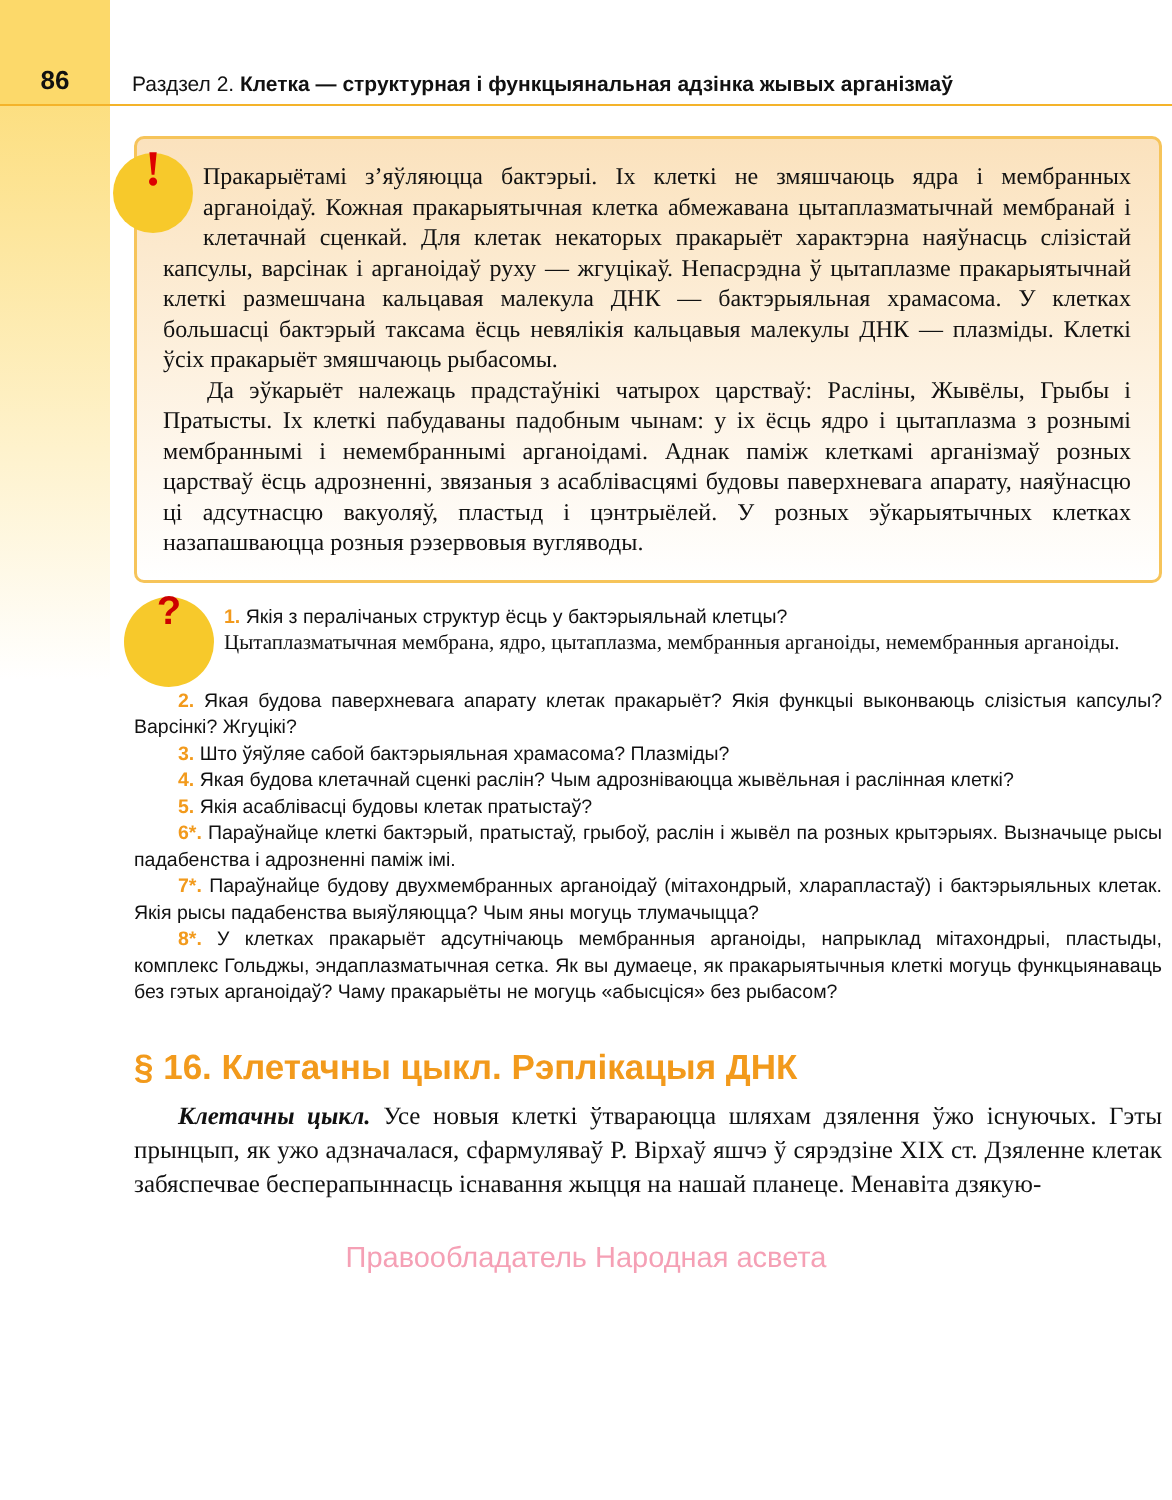86
Раздзел 2. Клетка — структурная і функцыянальная адзінка жывых арганізмаў
!
Пракарыётамі з’яўляюцца бактэрыі. Іх клеткі не змяшчаюць ядра і мембранных арганоідаў. Кожная пракарыятычная клетка абмежавана цытаплазматычнай мембранай і клетачнай сценкай. Для клетак некаторых пракарыёт характэрна наяўнасць слізістай капсулы, варсінак і арганоідаў руху — жгуцікаў. Непасрэдна ў цытаплазме пракарыятычнай клеткі размешчана кальцавая малекула ДНК — бактэрыяльная храмасома. У клетках большасці бактэрый таксама ёсць невялікія кальцавыя малекулы ДНК — плазміды. Клеткі ўсіх пракарыёт змяшчаюць рыбасомы.
Да эўкарыёт належаць прадстаўнікі чатырох царстваў: Расліны, Жывёлы, Грыбы і Пратысты. Іх клеткі пабудаваны падобным чынам: у іх ёсць ядро і цытаплазма з рознымі мембраннымі і немембраннымі арганоідамі. Аднак паміж клеткамі арганізмаў розных царстваў ёсць адрозненні, звязаныя з асаблівасцямі будовы паверхневага апарату, наяўнасцю ці адсутнасцю вакуоляў, пластыд і цэнтрыёлей. У розных эўкарыятычных клетках назапашваюцца розныя рэзервовыя вугляводы.
?
1. Якія з пералічаных структур ёсць у бактэрыяльнай клетцы?
Цытаплазматычная мембрана, ядро, цытаплазма, мембранныя арганоіды, немембранныя арганоіды.
2. Якая будова паверхневага апарату клетак пракарыёт? Якія функцыі выконваюць слізістыя капсулы? Варсінкі? Жгуцікі?
3. Што ўяўляе сабой бактэрыяльная храмасома? Плазміды?
4. Якая будова клетачнай сценкі раслін? Чым адрозніваюцца жывёльная і раслінная клеткі?
5. Якія асаблівасці будовы клетак пратыстаў?
6*. Параўнайце клеткі бактэрый, пратыстаў, грыбоў, раслін і жывёл па розных крытэрыях. Вызначыце рысы падабенства і адрозненні паміж імі.
7*. Параўнайце будову двухмембранных арганоідаў (мітахондрый, хларапластаў) і бактэрыяльных клетак. Якія рысы падабенства выяўляюцца? Чым яны могуць тлумачыцца?
8*. У клетках пракарыёт адсутнічаюць мембранныя арганоіды, напрыклад мітахондрыі, пластыды, комплекс Гольджы, эндаплазматычная сетка. Як вы думаеце, як пракарыятычныя клеткі могуць функцыянаваць без гэтых арганоідаў? Чаму пракарыёты не могуць «абысціся» без рыбасом?
§ 16. Клетачны цыкл. Рэплікацыя ДНК
Клетачны цыкл. Усе новыя клеткі ўтвараюцца шляхам дзялення ўжо існуючых. Гэты прынцып, як ужо адзначалася, сфармуляваў Р. Вірхаў яшчэ ў сярэдзіне XIX ст. Дзяленне клетак забяспечвае бесперапыннасць існавання жыцця на нашай планеце. Менавіта дзякую-
Правообладатель Народная асвета